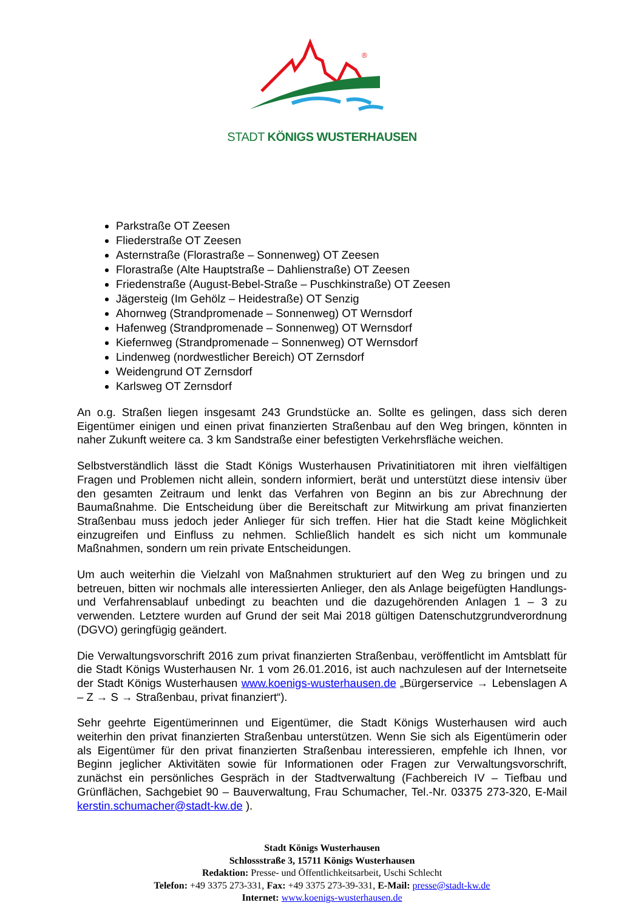®
STADT KÖNIGS WUSTERHAUSEN
Parkstraße OT Zeesen
Fliederstraße OT Zeesen
Asternstraße (Florastraße – Sonnenweg) OT Zeesen
Florastraße (Alte Hauptstraße – Dahlienstraße) OT Zeesen
Friedenstraße (August-Bebel-Straße – Puschkinstraße) OT Zeesen
Jägersteig (Im Gehölz – Heidestraße) OT Senzig
Ahornweg (Strandpromenade – Sonnenweg) OT Wernsdorf
Hafenweg (Strandpromenade – Sonnenweg) OT Wernsdorf
Kiefernweg (Strandpromenade – Sonnenweg) OT Wernsdorf
Lindenweg (nordwestlicher Bereich) OT Zernsdorf
Weidengrund OT Zernsdorf
Karlsweg OT Zernsdorf
An o.g. Straßen liegen insgesamt 243 Grundstücke an. Sollte es gelingen, dass sich deren Eigentümer einigen und einen privat finanzierten Straßenbau auf den Weg bringen, könnten in naher Zukunft weitere ca. 3 km Sandstraße einer befestigten Verkehrsfläche weichen.
Selbstverständlich lässt die Stadt Königs Wusterhausen Privatinitiatoren mit ihren vielfältigen Fragen und Problemen nicht allein, sondern informiert, berät und unterstützt diese intensiv über den gesamten Zeitraum und lenkt das Verfahren von Beginn an bis zur Abrechnung der Baumaßnahme. Die Entscheidung über die Bereitschaft zur Mitwirkung am privat finanzierten Straßenbau muss jedoch jeder Anlieger für sich treffen. Hier hat die Stadt keine Möglichkeit einzugreifen und Einfluss zu nehmen. Schließlich handelt es sich nicht um kommunale Maßnahmen, sondern um rein private Entscheidungen.
Um auch weiterhin die Vielzahl von Maßnahmen strukturiert auf den Weg zu bringen und zu betreuen, bitten wir nochmals alle interessierten Anlieger, den als Anlage beigefügten Handlungs- und Verfahrensablauf unbedingt zu beachten und die dazugehörenden Anlagen 1 – 3 zu verwenden. Letztere wurden auf Grund der seit Mai 2018 gültigen Datenschutzgrundverordnung (DGVO) geringfügig geändert.
Die Verwaltungsvorschrift 2016 zum privat finanzierten Straßenbau, veröffentlicht im Amtsblatt für die Stadt Königs Wusterhausen Nr. 1 vom 26.01.2016, ist auch nachzulesen auf der Internetseite der Stadt Königs Wusterhausen www.koenigs-wusterhausen.de „Bürgerservice → Lebenslagen A – Z → S → Straßenbau, privat finanziert“).
Sehr geehrte Eigentümerinnen und Eigentümer, die Stadt Königs Wusterhausen wird auch weiterhin den privat finanzierten Straßenbau unterstützen. Wenn Sie sich als Eigentümerin oder als Eigentümer für den privat finanzierten Straßenbau interessieren, empfehle ich Ihnen, vor Beginn jeglicher Aktivitäten sowie für Informationen oder Fragen zur Verwaltungsvorschrift, zunächst ein persönliches Gespräch in der Stadtverwaltung (Fachbereich IV – Tiefbau und Grünflächen, Sachgebiet 90 – Bauverwaltung, Frau Schumacher, Tel.-Nr. 03375 273-320, E-Mail kerstin.schumacher@stadt-kw.de ).
Stadt Königs Wusterhausen
Schlossstraße 3, 15711 Königs Wusterhausen
Redaktion: Presse- und Öffentlichkeitsarbeit, Uschi Schlecht
Telefon: +49 3375 273-331, Fax: +49 3375 273-39-331, E-Mail: presse@stadt-kw.de
Internet: www.koenigs-wusterhausen.de